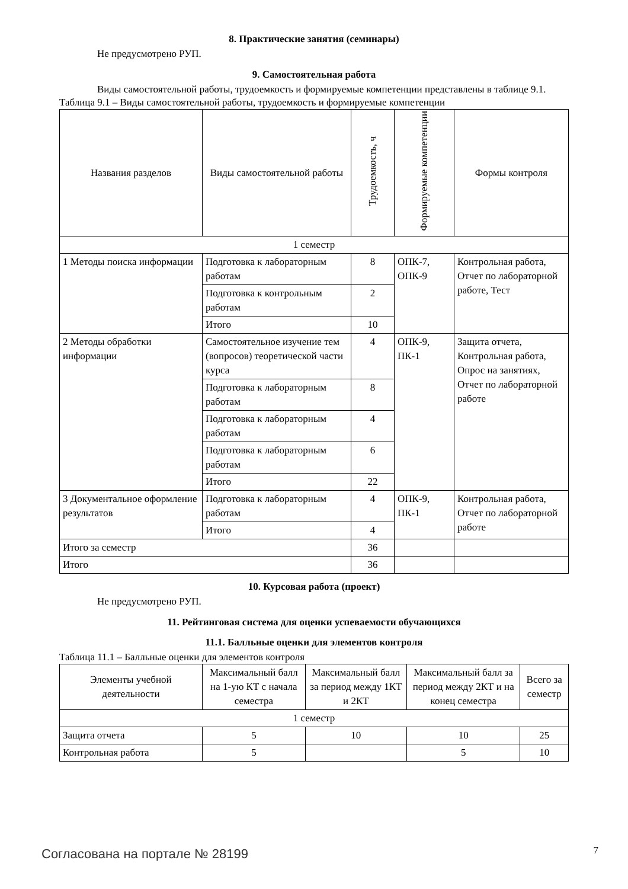8. Практические занятия (семинары)
Не предусмотрено РУП.
9. Самостоятельная работа
Виды самостоятельной работы, трудоемкость и формируемые компетенции представлены в таблице 9.1.
Таблица 9.1 – Виды самостоятельной работы, трудоемкость и формируемые компетенции
| Названия разделов | Виды самостоятельной работы | Трудоемкость, ч | Формируемые компетенции | Формы контроля |
| --- | --- | --- | --- | --- |
| 1 семестр | | | | |
| 1 Методы поиска информации | Подготовка к лабораторным работам | 8 | ОПК-7, ОПК-9 | Контрольная работа, Отчет по лабораторной работе, Тест |
| | Подготовка к контрольным работам | 2 | | |
| | Итого | 10 | | |
| 2 Методы обработки информации | Самостоятельное изучение тем (вопросов) теоретической части курса | 4 | ОПК-9, ПК-1 | Защита отчета, Контрольная работа, Опрос на занятиях, Отчет по лабораторной работе |
| | Подготовка к лабораторным работам | 8 | | |
| | Подготовка к лабораторным работам | 4 | | |
| | Подготовка к лабораторным работам | 6 | | |
| | Итого | 22 | | |
| 3 Документальное оформление результатов | Подготовка к лабораторным работам | 4 | ОПК-9, ПК-1 | Контрольная работа, Отчет по лабораторной работе |
| | Итого | 4 | | |
| Итого за семестр | | 36 | | |
| Итого | | 36 | | |
10. Курсовая работа (проект)
Не предусмотрено РУП.
11. Рейтинговая система для оценки успеваемости обучающихся
11.1. Балльные оценки для элементов контроля
Таблица 11.1 – Балльные оценки для элементов контроля
| Элементы учебной деятельности | Максимальный балл на 1-ую КТ с начала семестра | Максимальный балл за период между 1КТ и 2КТ | Максимальный балл за период между 2КТ и на конец семестра | Всего за семестр |
| --- | --- | --- | --- | --- |
| 1 семестр | | | | |
| Защита отчета | 5 | 10 | 10 | 25 |
| Контрольная работа | 5 | | 5 | 10 |
Согласована на портале № 28199 7